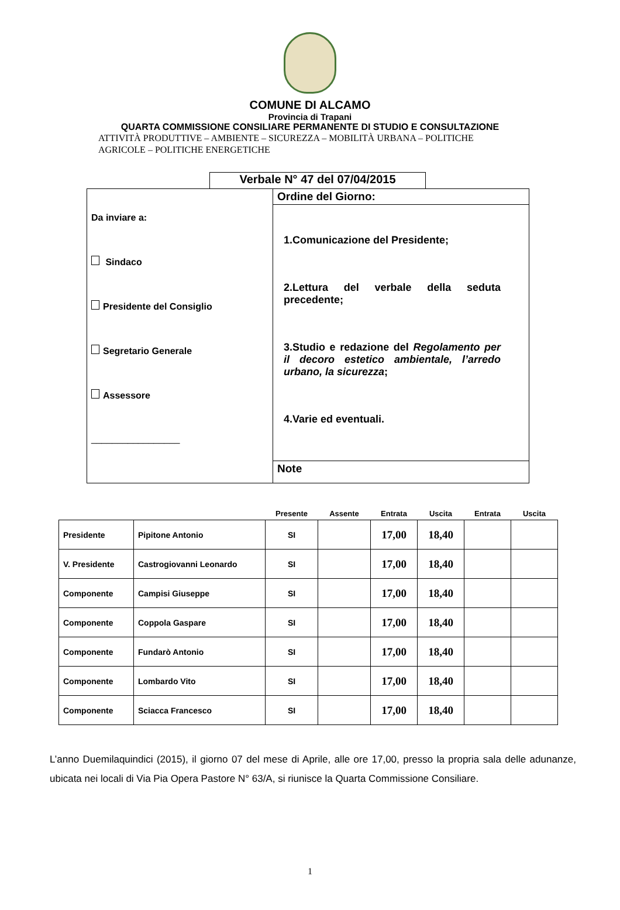COMUNE DI ALCAMO
Provincia di Trapani
QUARTA COMMISSIONE CONSILIARE PERMANENTE DI STUDIO E CONSULTAZIONE
ATTIVITÀ PRODUTTIVE – AMBIENTE – SICUREZZA – MOBILITÀ URBANA – POLITICHE
AGRICOLE – POLITICHE ENERGETICHE
Verbale N° 47 del 07/04/2015
Da inviare a:
Sindaco
Presidente del Consiglio
Segretario Generale
Assessore
_________________
Ordine del Giorno:
1.Comunicazione del Presidente;
2.Lettura del verbale della seduta precedente;
3.Studio e redazione del Regolamento per il decoro estetico ambientale, l’arredo urbano, la sicurezza;
4.Varie ed eventuali.
Note
| | | Presente | Assente | Entrata | Uscita | Entrata | Uscita |
| --- | --- | --- | --- | --- | --- | --- | --- |
| Presidente | Pipitone Antonio | SI | | 17,00 | 18,40 | | |
| V. Presidente | Castrogiovanni Leonardo | SI | | 17,00 | 18,40 | | |
| Componente | Campisi Giuseppe | SI | | 17,00 | 18,40 | | |
| Componente | Coppola Gaspare | SI | | 17,00 | 18,40 | | |
| Componente | Fundarò Antonio | SI | | 17,00 | 18,40 | | |
| Componente | Lombardo Vito | SI | | 17,00 | 18,40 | | |
| Componente | Sciacca Francesco | SI | | 17,00 | 18,40 | | |
L’anno Duemilaquindici (2015), il giorno 07 del mese di Aprile, alle ore 17,00, presso la propria sala delle adunanze, ubicata nei locali di Via Pia Opera Pastore N° 63/A, si riunisce la Quarta Commissione Consiliare.
1